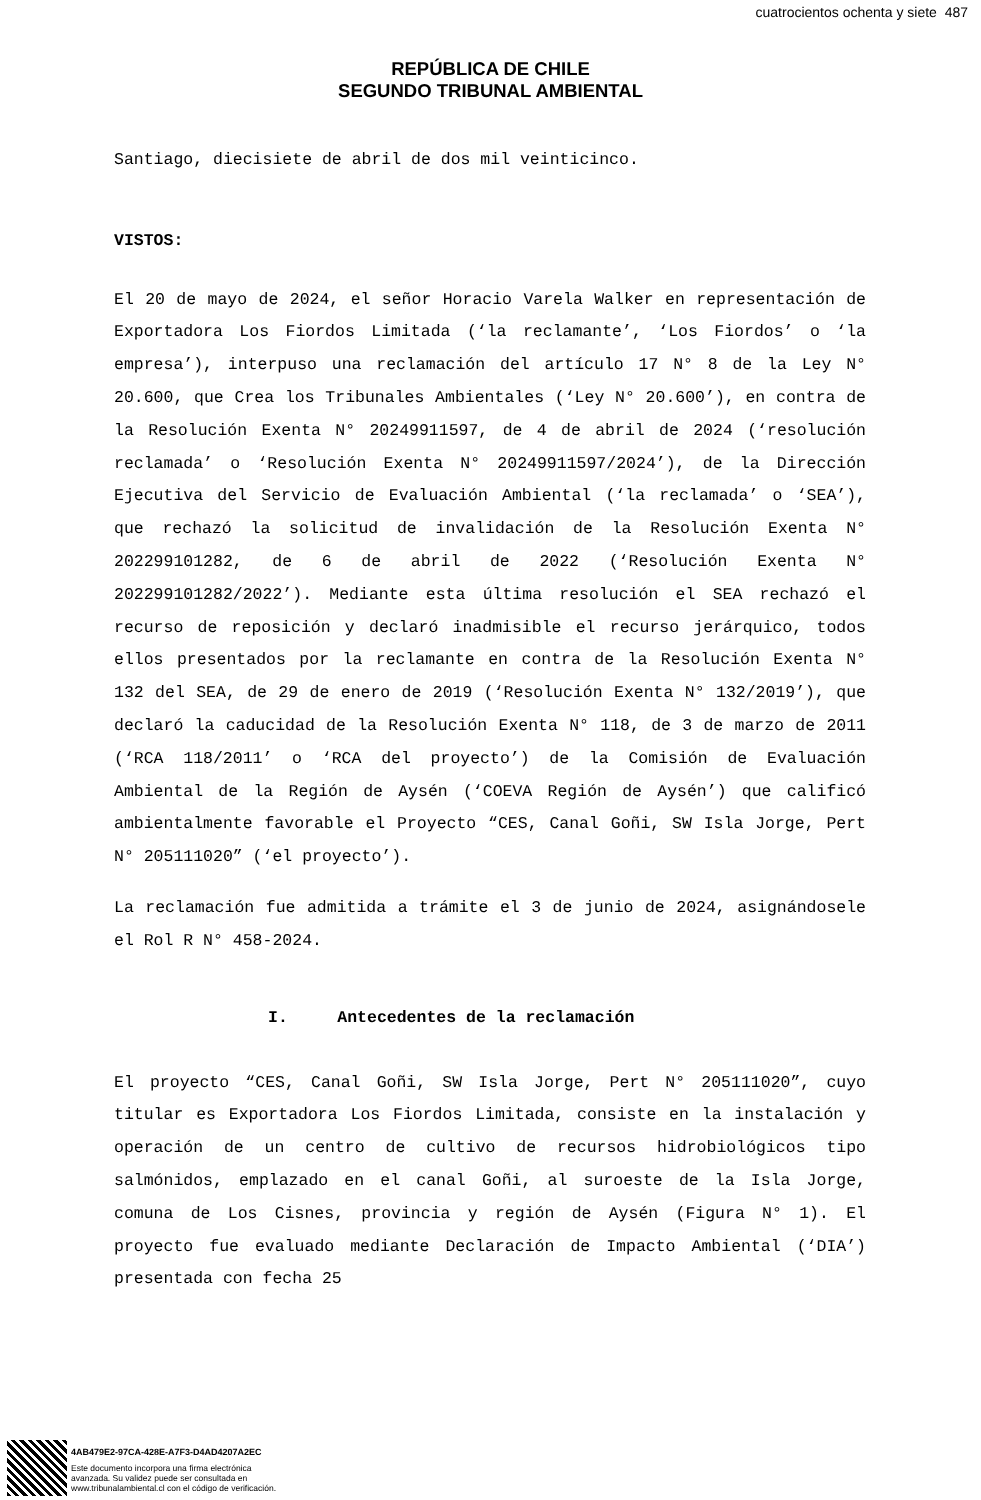cuatrocientos ochenta y siete 487
REPÚBLICA DE CHILE
SEGUNDO TRIBUNAL AMBIENTAL
Santiago, diecisiete de abril de dos mil veinticinco.
VISTOS:
El 20 de mayo de 2024, el señor Horacio Varela Walker en representación de Exportadora Los Fiordos Limitada (‘la reclamante’, ‘Los Fiordos’ o ‘la empresa’), interpuso una reclamación del artículo 17 N° 8 de la Ley N° 20.600, que Crea los Tribunales Ambientales (‘Ley N° 20.600’), en contra de la Resolución Exenta N° 20249911597, de 4 de abril de 2024 (‘resolución reclamada’ o ‘Resolución Exenta N° 20249911597/2024’), de la Dirección Ejecutiva del Servicio de Evaluación Ambiental (‘la reclamada’ o ‘SEA’), que rechazó la solicitud de invalidación de la Resolución Exenta N° 202299101282, de 6 de abril de 2022 (‘Resolución Exenta N° 202299101282/2022’). Mediante esta última resolución el SEA rechazó el recurso de reposición y declaró inadmisible el recurso jerárquico, todos ellos presentados por la reclamante en contra de la Resolución Exenta N° 132 del SEA, de 29 de enero de 2019 (‘Resolución Exenta N° 132/2019’), que declaró la caducidad de la Resolución Exenta N° 118, de 3 de marzo de 2011 (‘RCA 118/2011’ o ‘RCA del proyecto’) de la Comisión de Evaluación Ambiental de la Región de Aysén (‘COEVA Región de Aysén’) que calificó ambientalmente favorable el Proyecto “CES, Canal Goñi, SW Isla Jorge, Pert N° 205111020” (‘el proyecto’).
La reclamación fue admitida a trámite el 3 de junio de 2024, asignándosele el Rol R N° 458-2024.
I. Antecedentes de la reclamación
El proyecto “CES, Canal Goñi, SW Isla Jorge, Pert N° 205111020”, cuyo titular es Exportadora Los Fiordos Limitada, consiste en la instalación y operación de un centro de cultivo de recursos hidrobiológicos tipo salmónidos, emplazado en el canal Goñi, al suroeste de la Isla Jorge, comuna de Los Cisnes, provincia y región de Aysén (Figura N° 1). El proyecto fue evaluado mediante Declaración de Impacto Ambiental (‘DIA’) presentada con fecha 25
4AB479E2-97CA-428E-A7F3-D4AD4207A2EC
Este documento incorpora una firma electrónica
avanzada. Su validez puede ser consultada en
www.tribunalambiental.cl con el código de verificación.